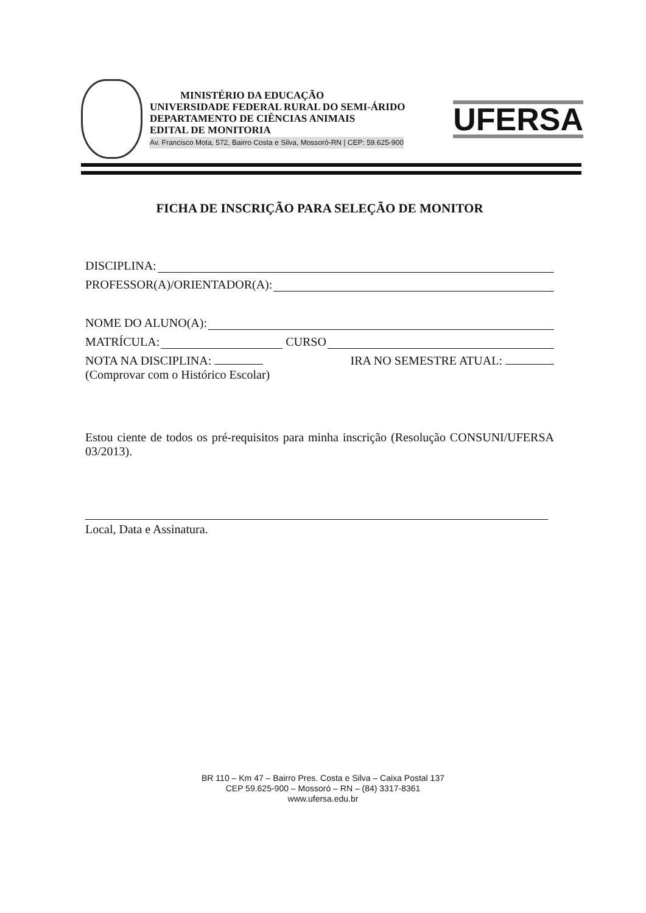MINISTÉRIO DA EDUCAÇÃO
UNIVERSIDADE FEDERAL RURAL DO SEMI-ÁRIDO
DEPARTAMENTO DE CIÊNCIAS ANIMAIS
EDITAL DE MONITORIA
Av. Francisco Mota, 572, Bairro Costa e Silva, Mossoró-RN | CEP: 59.625-900
UFERSA
FICHA DE INSCRIÇÃO PARA SELEÇÃO DE MONITOR
DISCIPLINA:
PROFESSOR(A)/ORIENTADOR(A):
NOME DO ALUNO(A):
MATRÍCULA: CURSO
NOTA NA DISCIPLINA: IRA NO SEMESTRE ATUAL:
(Comprovar com o Histórico Escolar)
Estou ciente de todos os pré-requisitos para minha inscrição (Resolução CONSUNI/UFERSA 03/2013).
Local, Data e Assinatura.
BR 110 – Km 47 – Bairro Pres. Costa e Silva – Caixa Postal 137
CEP 59.625-900 – Mossoró – RN – (84) 3317-8361
www.ufersa.edu.br